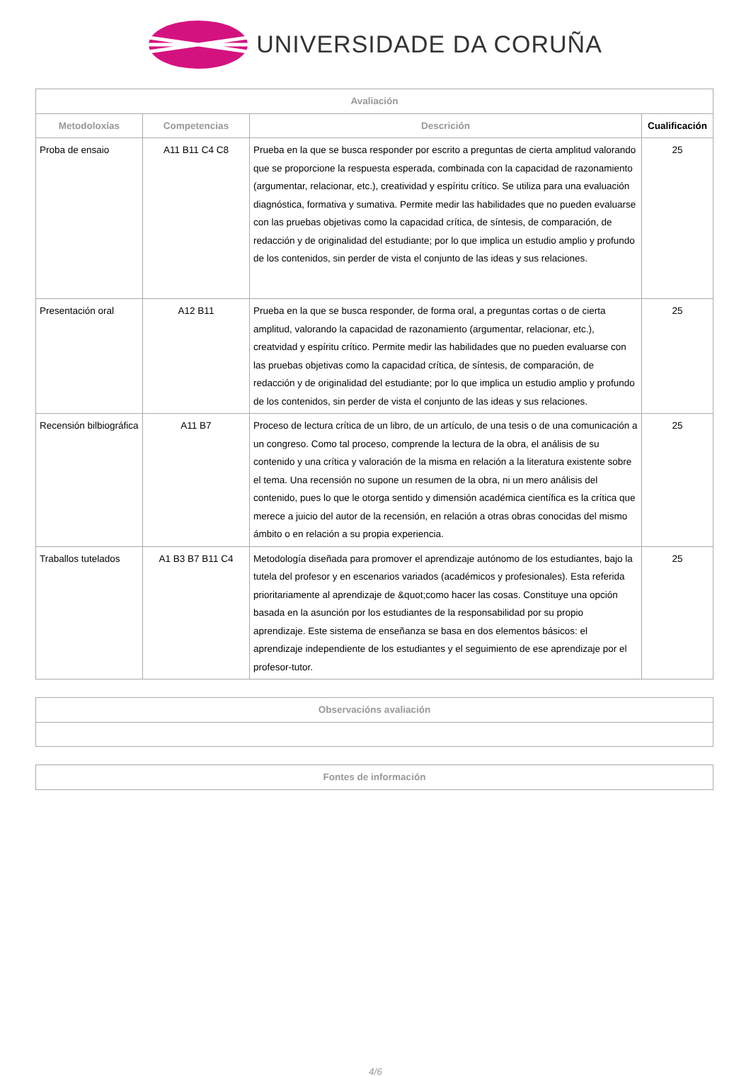UNIVERSIDADE DA CORUÑA
| Avaliación | | | |
| --- | --- | --- | --- |
| Metodoloxías | Competencias | Descrición | Cualificación |
| Proba de ensaio | A11 B11 C4 C8 | Prueba en la que se busca responder por escrito a preguntas de cierta amplitud valorando que se proporcione la respuesta esperada, combinada con la capacidad de razonamiento (argumentar, relacionar, etc.), creatividad y espíritu crítico. Se utiliza para una evaluación diagnóstica, formativa y sumativa. Permite medir las habilidades que no pueden evaluarse con las pruebas objetivas como la capacidad crítica, de síntesis, de comparación, de redacción y de originalidad del estudiante; por lo que implica un estudio amplio y profundo de los contenidos, sin perder de vista el conjunto de las ideas y sus relaciones. | 25 |
| Presentación oral | A12 B11 | Prueba en la que se busca responder, de forma oral, a preguntas cortas o de cierta amplitud, valorando la capacidad de razonamiento (argumentar, relacionar, etc.), creatvidad y espíritu crítico. Permite medir las habilidades que no pueden evaluarse con las pruebas objetivas como la capacidad crítica, de síntesis, de comparación, de redacción y de originalidad del estudiante; por lo que implica un estudio amplio y profundo de los contenidos, sin perder de vista el conjunto de las ideas y sus relaciones. | 25 |
| Recensión bilbiográfica | A11 B7 | Proceso de lectura crítica de un libro, de un artículo, de una tesis o de una comunicación a un congreso. Como tal proceso, comprende la lectura de la obra, el análisis de su contenido y una crítica y valoración de la misma en relación a la literatura existente sobre el tema. Una recensión no supone un resumen de la obra, ni un mero análisis del contenido, pues lo que le otorga sentido y dimensión académica científica es la crítica que merece a juicio del autor de la recensión, en relación a otras obras conocidas del mismo ámbito o en relación a su propia experiencia. | 25 |
| Traballos tutelados | A1 B3 B7 B11 C4 | Metodología diseñada para promover el aprendizaje autónomo de los estudiantes, bajo la tutela del profesor y en escenarios variados (académicos y profesionales). Esta referida prioritariamente al aprendizaje de &quot;como hacer las cosas. Constituye una opción basada en la asunción por los estudiantes de la responsabilidad por su propio aprendizaje. Este sistema de enseñanza se basa en dos elementos básicos: el aprendizaje independiente de los estudiantes y el seguimiento de ese aprendizaje por el profesor-tutor. | 25 |
| Observacións avaliación |
| --- |
| Fontes de información |
| --- |
4/6